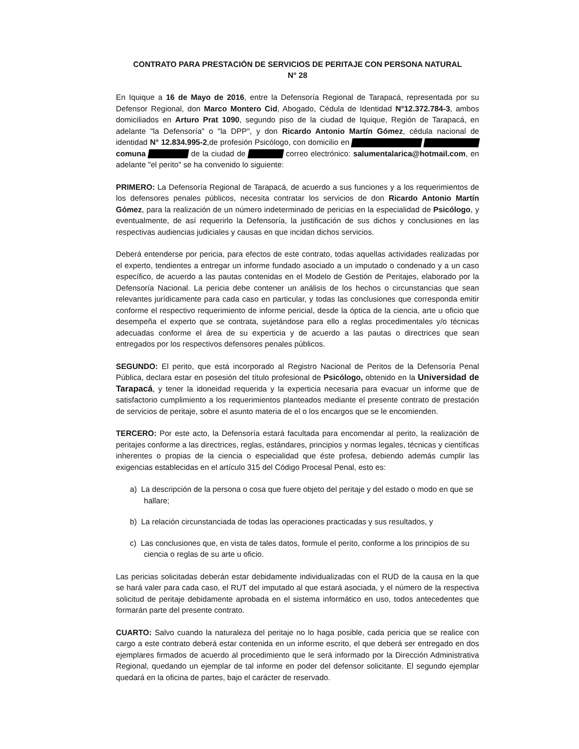CONTRATO PARA PRESTACIÓN DE SERVICIOS DE PERITAJE CON PERSONA NATURAL
N° 28
En Iquique a 16 de Mayo de 2016, entre la Defensoría Regional de Tarapacá, representada por su Defensor Regional, don Marco Montero Cid, Abogado, Cédula de Identidad N°12.372.784-3, ambos domiciliados en Arturo Prat 1090, segundo piso de la ciudad de Iquique, Región de Tarapacá, en adelante "la Defensoría" o "la DPP", y don Ricardo Antonio Martín Gómez, cédula nacional de identidad N° 12.834.995-2,de profesión Psicólogo, con domicilio en comuna de la ciudad de correo electrónico: salumentalarica@hotmail.com, en adelante "el perito" se ha convenido lo siguiente:
PRIMERO: La Defensoría Regional de Tarapacá, de acuerdo a sus funciones y a los requerimientos de los defensores penales públicos, necesita contratar los servicios de don Ricardo Antonio Martín Gómez, para la realización de un número indeterminado de pericias en la especialidad de Psicólogo, y eventualmente, de así requerirlo la Defensoría, la justificación de sus dichos y conclusiones en las respectivas audiencias judiciales y causas en que incidan dichos servicios.
Deberá entenderse por pericia, para efectos de este contrato, todas aquellas actividades realizadas por el experto, tendientes a entregar un informe fundado asociado a un imputado o condenado y a un caso específico, de acuerdo a las pautas contenidas en el Modelo de Gestión de Peritajes, elaborado por la Defensoría Nacional. La pericia debe contener un análisis de los hechos o circunstancias que sean relevantes jurídicamente para cada caso en particular, y todas las conclusiones que corresponda emitir conforme el respectivo requerimiento de informe pericial, desde la óptica de la ciencia, arte u oficio que desempeña el experto que se contrata, sujetándose para ello a reglas procedimentales y/o técnicas adecuadas conforme el área de su experticia y de acuerdo a las pautas o directrices que sean entregados por los respectivos defensores penales públicos.
SEGUNDO: El perito, que está incorporado al Registro Nacional de Peritos de la Defensoría Penal Pública, declara estar en posesión del título profesional de Psicólogo, obtenido en la Universidad de Tarapacá, y tener la idoneidad requerida y la experticia necesaria para evacuar un informe que de satisfactorio cumplimiento a los requerimientos planteados mediante el presente contrato de prestación de servicios de peritaje, sobre el asunto materia de el o los encargos que se le encomienden.
TERCERO: Por este acto, la Defensoría estará facultada para encomendar al perito, la realización de peritajes conforme a las directrices, reglas, estándares, principios y normas legales, técnicas y científicas inherentes o propias de la ciencia o especialidad que éste profesa, debiendo además cumplir las exigencias establecidas en el artículo 315 del Código Procesal Penal, esto es:
a) La descripción de la persona o cosa que fuere objeto del peritaje y del estado o modo en que se hallare;
b) La relación circunstanciada de todas las operaciones practicadas y sus resultados, y
c) Las conclusiones que, en vista de tales datos, formule el perito, conforme a los principios de su ciencia o reglas de su arte u oficio.
Las pericias solicitadas deberán estar debidamente individualizadas con el RUD de la causa en la que se hará valer para cada caso, el RUT del imputado al que estará asociada, y el número de la respectiva solicitud de peritaje debidamente aprobada en el sistema informático en uso, todos antecedentes que formarán parte del presente contrato.
CUARTO: Salvo cuando la naturaleza del peritaje no lo haga posible, cada pericia que se realice con cargo a este contrato deberá estar contenida en un informe escrito, el que deberá ser entregado en dos ejemplares firmados de acuerdo al procedimiento que le será informado por la Dirección Administrativa Regional, quedando un ejemplar de tal informe en poder del defensor solicitante. El segundo ejemplar quedará en la oficina de partes, bajo el carácter de reservado.